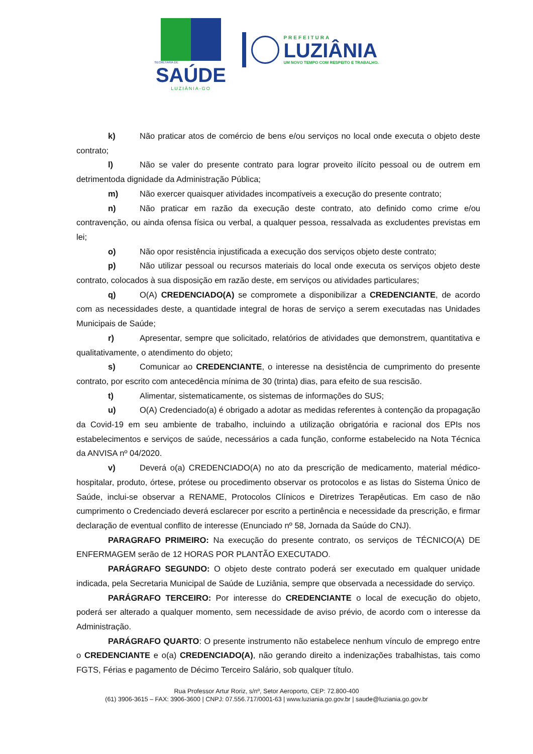SECRETARIA DE
SAÚDE
LUZIÂNIA-GO
PREFEITURA
LUZIÂNIA
UM NOVO TEMPO COM RESPEITO E TRABALHO.
k) Não praticar atos de comércio de bens e/ou serviços no local onde executa o objeto deste contrato;
l) Não se valer do presente contrato para lograr proveito ilícito pessoal ou de outrem em detrimentoda dignidade da Administração Pública;
m) Não exercer quaisquer atividades incompatíveis a execução do presente contrato;
n) Não praticar em razão da execução deste contrato, ato definido como crime e/ou contravenção, ou ainda ofensa física ou verbal, a qualquer pessoa, ressalvada as excludentes previstas em lei;
o) Não opor resistência injustificada a execução dos serviços objeto deste contrato;
p) Não utilizar pessoal ou recursos materiais do local onde executa os serviços objeto deste contrato, colocados à sua disposição em razão deste, em serviços ou atividades particulares;
q) O(A) CREDENCIADO(A) se compromete a disponibilizar a CREDENCIANTE, de acordo com as necessidades deste, a quantidade integral de horas de serviço a serem executadas nas Unidades Municipais de Saúde;
r) Apresentar, sempre que solicitado, relatórios de atividades que demonstrem, quantitativa e qualitativamente, o atendimento do objeto;
s) Comunicar ao CREDENCIANTE, o interesse na desistência de cumprimento do presente contrato, por escrito com antecedência mínima de 30 (trinta) dias, para efeito de sua rescisão.
t) Alimentar, sistematicamente, os sistemas de informações do SUS;
u) O(A) Credenciado(a) é obrigado a adotar as medidas referentes à contenção da propagação da Covid-19 em seu ambiente de trabalho, incluindo a utilização obrigatória e racional dos EPIs nos estabelecimentos e serviços de saúde, necessários a cada função, conforme estabelecido na Nota Técnica da ANVISA nº 04/2020.
v) Deverá o(a) CREDENCIADO(A) no ato da prescrição de medicamento, material médico-hospitalar, produto, órtese, prótese ou procedimento observar os protocolos e as listas do Sistema Único de Saúde, inclui-se observar a RENAME, Protocolos Clínicos e Diretrizes Terapêuticas. Em caso de não cumprimento o Credenciado deverá esclarecer por escrito a pertinência e necessidade da prescrição, e firmar declaração de eventual conflito de interesse (Enunciado nº 58, Jornada da Saúde do CNJ).
PARAGRAFO PRIMEIRO: Na execução do presente contrato, os serviços de TÉCNICO(A) DE ENFERMAGEM serão de 12 HORAS POR PLANTÃO EXECUTADO.
PARÁGRAFO SEGUNDO: O objeto deste contrato poderá ser executado em qualquer unidade indicada, pela Secretaria Municipal de Saúde de Luziânia, sempre que observada a necessidade do serviço.
PARÁGRAFO TERCEIRO: Por interesse do CREDENCIANTE o local de execução do objeto, poderá ser alterado a qualquer momento, sem necessidade de aviso prévio, de acordo com o interesse da Administração.
PARÁGRAFO QUARTO: O presente instrumento não estabelece nenhum vínculo de emprego entre o CREDENCIANTE e o(a) CREDENCIADO(A), não gerando direito a indenizações trabalhistas, tais como FGTS, Férias e pagamento de Décimo Terceiro Salário, sob qualquer título.
Rua Professor Artur Roriz, s/nº, Setor Aeroporto, CEP: 72.800-400
(61) 3906-3615 – FAX: 3906-3600 | CNPJ: 07.556.717/0001-63 | www.luziania.go.gov.br | saude@luziania.go.gov.br